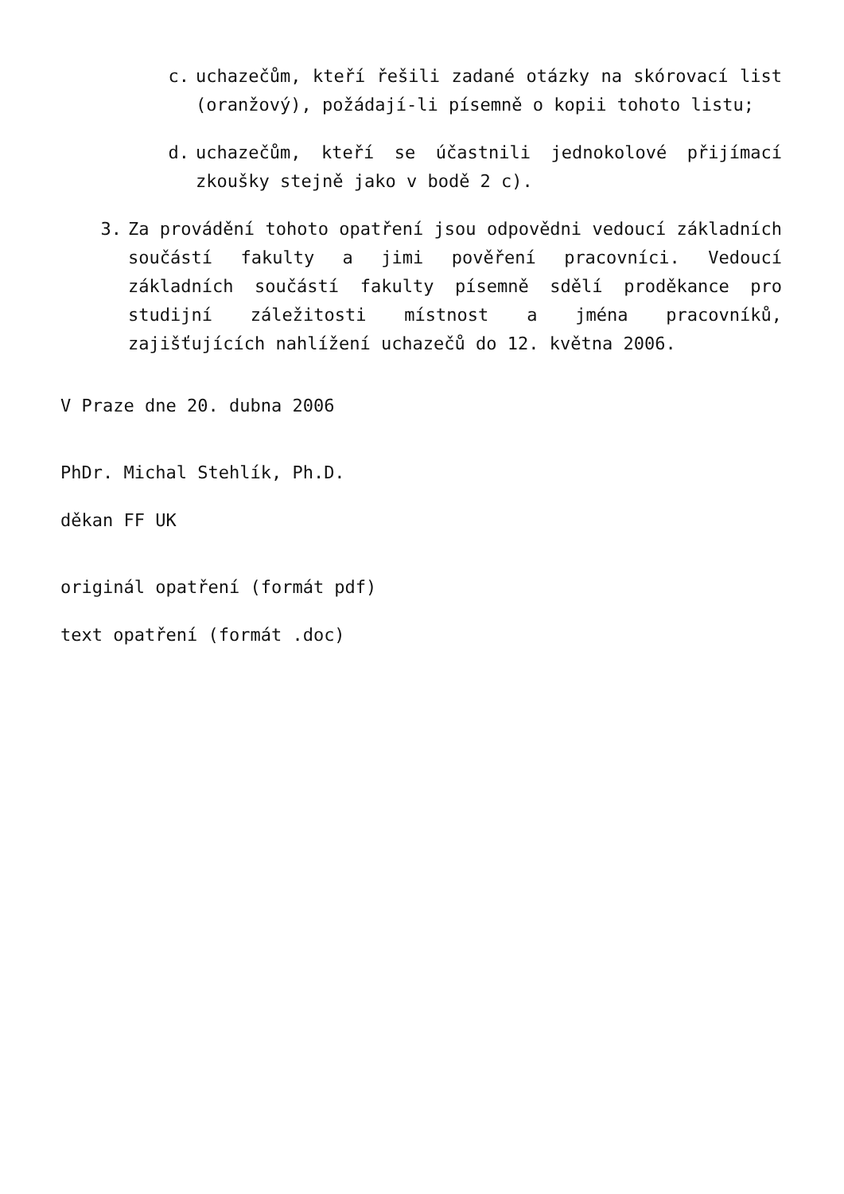c. uchazečům, kteří řešili zadané otázky na skórovací list (oranžový), požádají-li písemně o kopii tohoto listu;
d. uchazečům, kteří se účastnili jednokolové přijímací zkoušky stejně jako v bodě 2 c).
3. Za provádění tohoto opatření jsou odpovědni vedoucí základních součástí fakulty a jimi pověření pracovníci. Vedoucí základních součástí fakulty písemně sdělí proděkance pro studijní záležitosti místnost a jména pracovníků, zajišťujících nahlížení uchazečů do 12. května 2006.
V Praze dne 20. dubna 2006
PhDr. Michal Stehlík, Ph.D.
děkan FF UK
originál opatření (formát pdf)
text opatření (formát .doc)